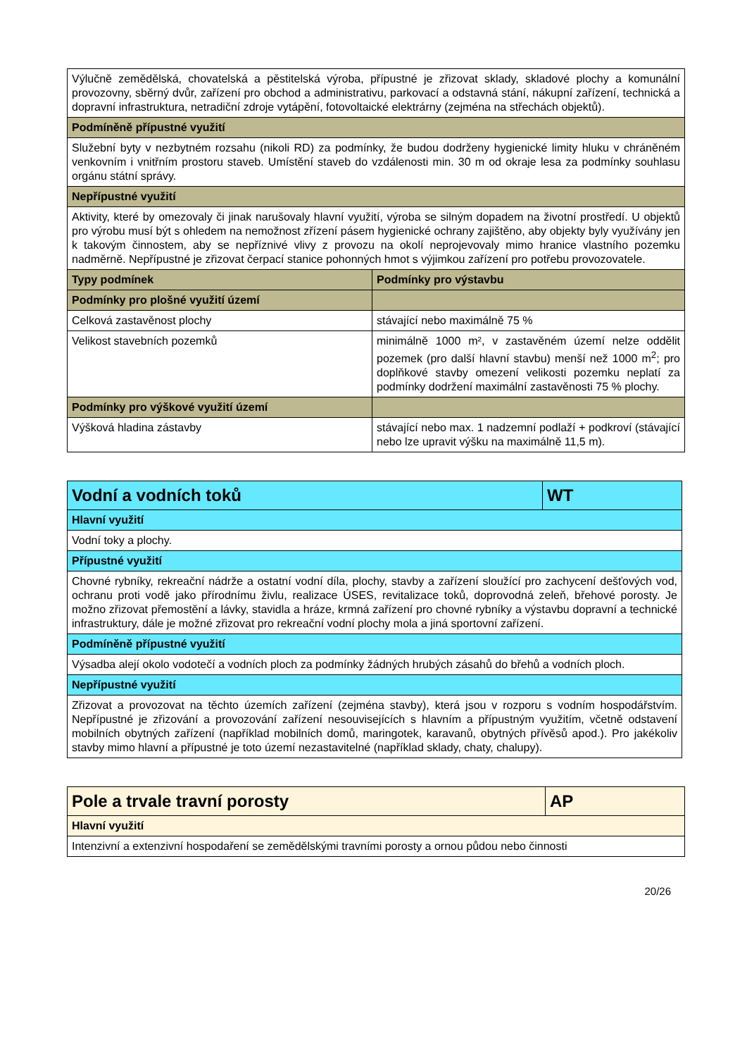| Výlučně zemědělská, chovatelská a pěstitelská výroba, přípustné je zřizovat sklady, skladové plochy a komunální provozovny, sběrný dvůr, zařízení pro obchod a administrativu, parkovací a odstavná stání, nákupní zařízení, technická a dopravní infrastruktura, netradiční zdroje vytápění, fotovoltaické elektrárny (zejména na střechách objektů). | |
| Podmíněně přípustné využití | |
| Služební byty v nezbytném rozsahu (nikoli RD) za podmínky, že budou dodrženy hygienické limity hluku v chráněném venkovním i vnitřním prostoru staveb. Umístění staveb do vzdálenosti min. 30 m od okraje lesa za podmínky souhlasu orgánu státní správy. | |
| Nepřípustné využití | |
| Aktivity, které by omezovaly či jinak narušovaly hlavní využití, výroba se silným dopadem na životní prostředí. U objektů pro výrobu musí být s ohledem na nemožnost zřízení pásem hygienické ochrany zajištěno, aby objekty byly využívány jen k takovým činnostem, aby se nepříznivé vlivy z provozu na okolí neprojevovaly mimo hranice vlastního pozemku nadměrně. Nepřípustné je zřizovat čerpací stanice pohonných hmot s výjimkou zařízení pro potřebu provozovatele. | |
| Typy podmínek | Podmínky pro výstavbu |
| Podmínky pro plošné využití území | |
| Celková zastavěnost plochy | stávající nebo maximálně 75 % |
| Velikost stavebních pozemků | minimálně 1000 m², v zastavěném území nelze oddělit pozemek (pro další hlavní stavbu) menší než 1000 m<sup>2</sup>; pro doplňkové stavby omezení velikosti pozemku neplatí za podmínky dodržení maximální zastavěnosti 75 % plochy. |
| Podmínky pro výškové využití území | |
| Výšková hladina zástavby | stávající nebo max. 1 nadzemní podlaží + podkroví (stávající nebo lze upravit výšku na maximálně 11,5 m). |
| Vodní a vodních toků | WT |
| Hlavní využití | |
| Vodní toky a plochy. | |
| Přípustné využití | |
| Chovné rybníky, rekreační nádrže a ostatní vodní díla, plochy, stavby a zařízení sloužící pro zachycení dešťových vod, ochranu proti vodě jako přírodnímu živlu, realizace ÚSES, revitalizace toků, doprovodná zeleň, břehové porosty. Je možno zřizovat přemostění a lávky, stavidla a hráze, krmná zařízení pro chovné rybníky a výstavbu dopravní a technické infrastruktury, dále je možné zřizovat pro rekreační vodní plochy mola a jiná sportovní zařízení. | |
| Podmíněně přípustné využití | |
| Výsadba alejí okolo vodotečí a vodních ploch za podmínky žádných hrubých zásahů do břehů a vodních ploch. | |
| Nepřípustné využití | |
| Zřizovat a provozovat na těchto územích zařízení (zejména stavby), která jsou v rozporu s vodním hospodářstvím. Nepřípustné je zřizování a provozování zařízení nesouvisejících s hlavním a přípustným využitím, včetně odstavení mobilních obytných zařízení (například mobilních domů, maringotek, karavanů, obytných přívěsů apod.). Pro jakékoliv stavby mimo hlavní a přípustné je toto území nezastavitelné (například sklady, chaty, chalupy). | |
| Pole a trvale travní porosty | AP |
| Hlavní využití | |
| Intenzivní a extenzivní hospodaření se zemědělskými travními porosty a ornou půdou nebo činnosti | |
20/26